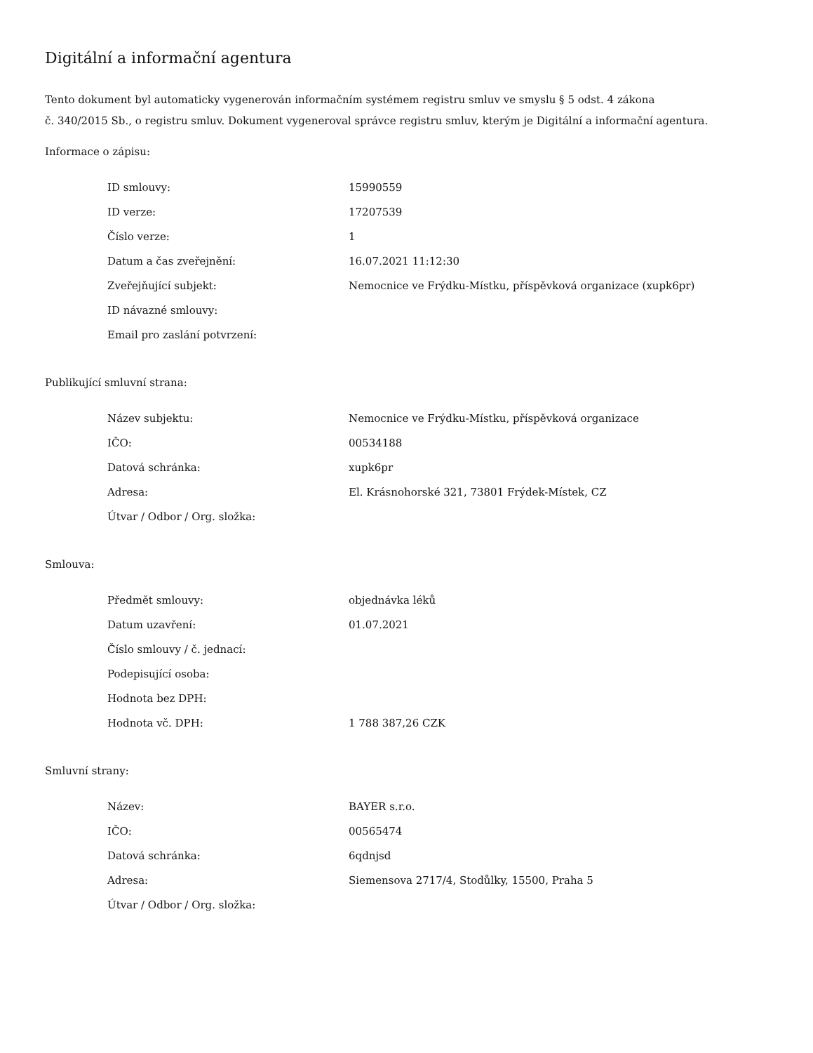Digitální a informační agentura
Tento dokument byl automaticky vygenerován informačním systémem registru smluv ve smyslu § 5 odst. 4 zákona
č. 340/2015 Sb., o registru smluv. Dokument vygeneroval správce registru smluv, kterým je Digitální a informační agentura.
Informace o zápisu:
| ID smlouvy: | 15990559 |
| ID verze: | 17207539 |
| Číslo verze: | 1 |
| Datum a čas zveřejnění: | 16.07.2021 11:12:30 |
| Zveřejňující subjekt: | Nemocnice ve Frýdku-Místku, příspěvková organizace (xupk6pr) |
| ID návazné smlouvy: | |
| Email pro zaslání potvrzení: | |
Publikující smluvní strana:
| Název subjektu: | Nemocnice ve Frýdku-Místku, příspěvková organizace |
| IČO: | 00534188 |
| Datová schránka: | xupk6pr |
| Adresa: | El. Krásnohorské 321, 73801 Frýdek-Místek, CZ |
| Útvar / Odbor / Org. složka: | |
Smlouva:
| Předmět smlouvy: | objednávka léků |
| Datum uzavření: | 01.07.2021 |
| Číslo smlouvy / č. jednací: | |
| Podepisující osoba: | |
| Hodnota bez DPH: | |
| Hodnota vč. DPH: | 1 788 387,26 CZK |
Smluvní strany:
| Název: | BAYER s.r.o. |
| IČO: | 00565474 |
| Datová schránka: | 6qdnjsd |
| Adresa: | Siemensova 2717/4, Stodůlky, 15500, Praha 5 |
| Útvar / Odbor / Org. složka: | |